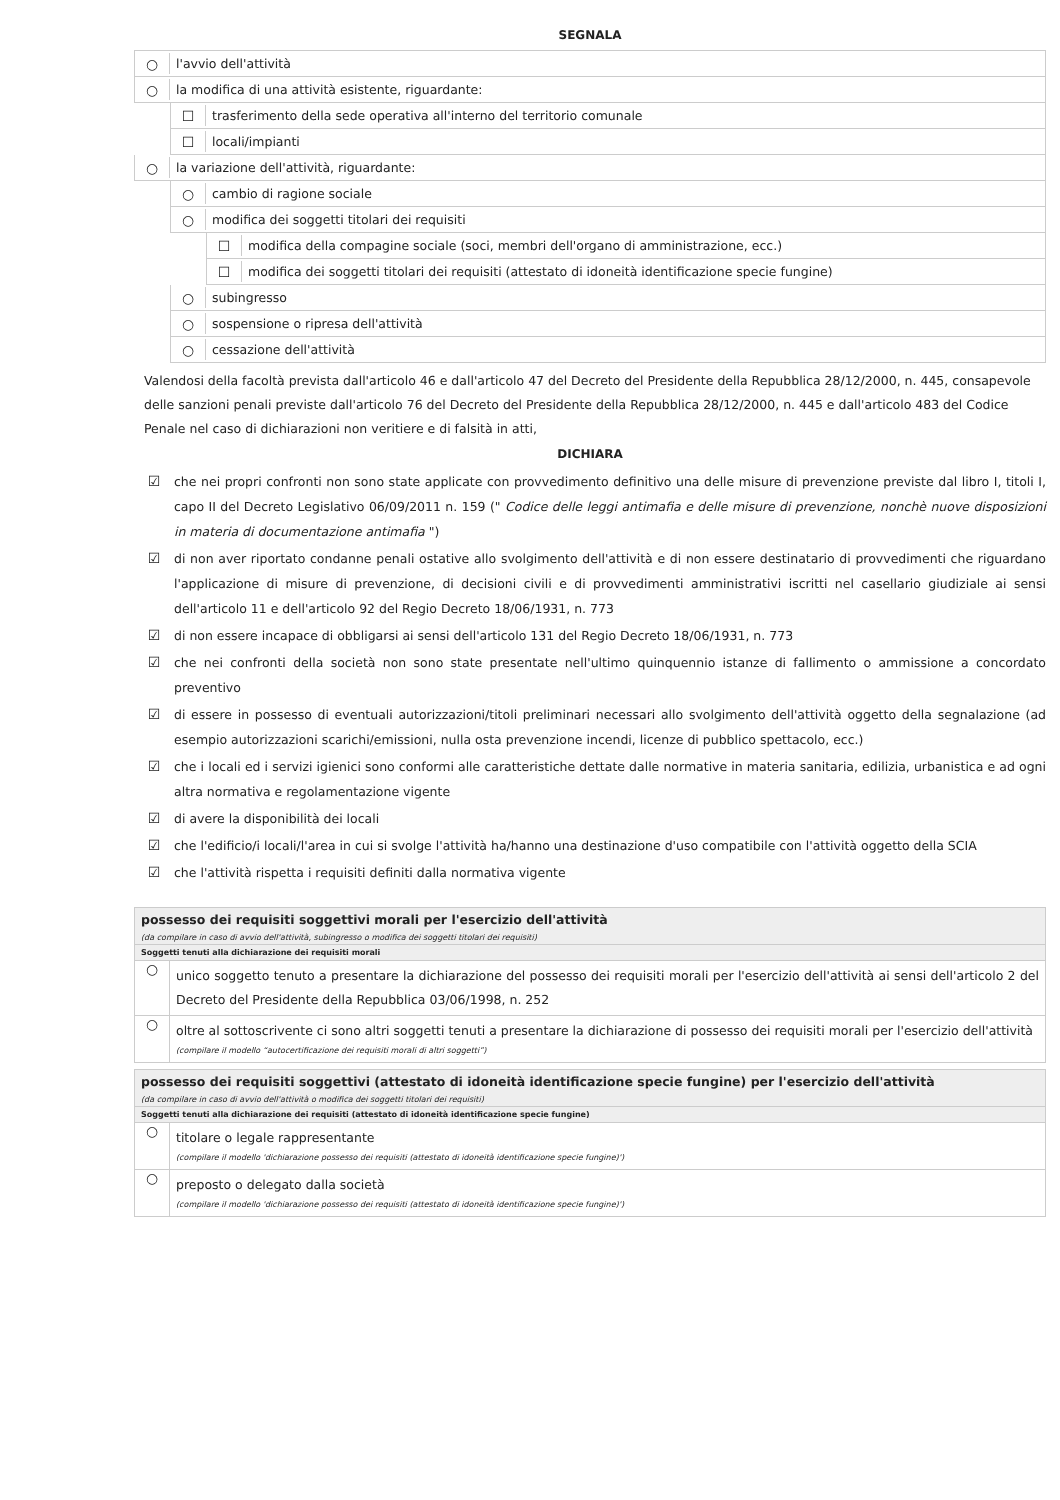SEGNALA
○ l'avvio dell'attività
○ la modifica di una attività esistente, riguardante:
☐ trasferimento della sede operativa all'interno del territorio comunale
☐ locali/impianti
○ la variazione dell'attività, riguardante:
○ cambio di ragione sociale
○ modifica dei soggetti titolari dei requisiti
☐ modifica della compagine sociale (soci, membri dell'organo di amministrazione, ecc.)
☐ modifica dei soggetti titolari dei requisiti (attestato di idoneità identificazione specie fungine)
○ subingresso
○ sospensione o ripresa dell'attività
○ cessazione dell'attività
Valendosi della facoltà prevista dall'articolo 46 e dall'articolo 47 del Decreto del Presidente della Repubblica 28/12/2000, n. 445, consapevole delle sanzioni penali previste dall'articolo 76 del Decreto del Presidente della Repubblica 28/12/2000, n. 445 e dall'articolo 483 del Codice Penale nel caso di dichiarazioni non veritiere e di falsità in atti,
DICHIARA
☑ che nei propri confronti non sono state applicate con provvedimento definitivo una delle misure di prevenzione previste dal libro I, titoli I, capo II del Decreto Legislativo 06/09/2011 n. 159 (" Codice delle leggi antimafia e delle misure di prevenzione, nonchè nuove disposizioni in materia di documentazione antimafia ")
☑ di non aver riportato condanne penali ostative allo svolgimento dell'attività e di non essere destinatario di provvedimenti che riguardano l'applicazione di misure di prevenzione, di decisioni civili e di provvedimenti amministrativi iscritti nel casellario giudiziale ai sensi dell'articolo 11 e dell'articolo 92 del Regio Decreto 18/06/1931, n. 773
☑ di non essere incapace di obbligarsi ai sensi dell'articolo 131 del Regio Decreto 18/06/1931, n. 773
☑ che nei confronti della società non sono state presentate nell'ultimo quinquennio istanze di fallimento o ammissione a concordato preventivo
☑ di essere in possesso di eventuali autorizzazioni/titoli preliminari necessari allo svolgimento dell'attività oggetto della segnalazione (ad esempio autorizzazioni scarichi/emissioni, nulla osta prevenzione incendi, licenze di pubblico spettacolo, ecc.)
☑ che i locali ed i servizi igienici sono conformi alle caratteristiche dettate dalle normative in materia sanitaria, edilizia, urbanistica e ad ogni altra normativa e regolamentazione vigente
☑ di avere la disponibilità dei locali
☑ che l'edificio/i locali/l'area in cui si svolge l'attività ha/hanno una destinazione d'uso compatibile con l'attività oggetto della SCIA
☑ che l'attività rispetta i requisiti definiti dalla normativa vigente
possesso dei requisiti soggettivi morali per l'esercizio dell'attività
(da compilare in caso di avvio dell'attività, subingresso o modifica dei soggetti titolari dei requisiti)
Soggetti tenuti alla dichiarazione dei requisiti morali
○ unico soggetto tenuto a presentare la dichiarazione del possesso dei requisiti morali per l'esercizio dell'attività ai sensi dell'articolo 2 del Decreto del Presidente della Repubblica 03/06/1998, n. 252
○ oltre al sottoscrivente ci sono altri soggetti tenuti a presentare la dichiarazione di possesso dei requisiti morali per l'esercizio dell'attività
(compilare il modello “autocertificazione dei requisiti morali di altri soggetti”)
possesso dei requisiti soggettivi (attestato di idoneità identificazione specie fungine) per l'esercizio dell'attività
(da compilare in caso di avvio dell'attività o modifica dei soggetti titolari dei requisiti)
Soggetti tenuti alla dichiarazione dei requisiti (attestato di idoneità identificazione specie fungine)
○ titolare o legale rappresentante
(compilare il modello 'dichiarazione possesso dei requisiti (attestato di idoneità identificazione specie fungine)')
○ preposto o delegato dalla società
(compilare il modello 'dichiarazione possesso dei requisiti (attestato di idoneità identificazione specie fungine)')